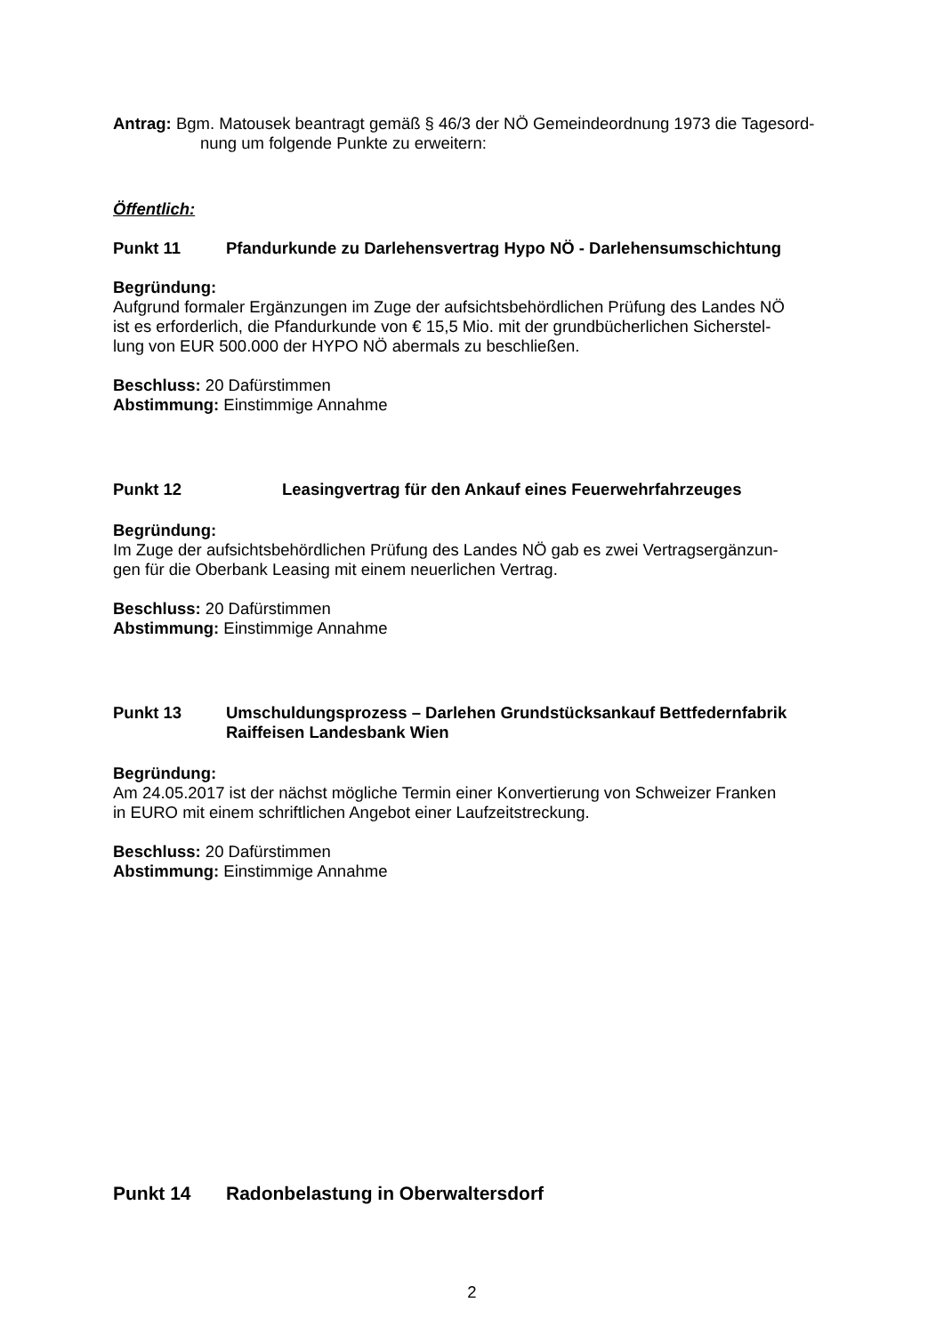Antrag: Bgm. Matousek beantragt gemäß § 46/3 der NÖ Gemeindeordnung 1973 die Tagesord-
nung um folgende Punkte zu erweitern:
Öffentlich:
Punkt 11 Pfandurkunde zu Darlehensvertrag Hypo NÖ - Darlehensumschichtung
Begründung:
Aufgrund formaler Ergänzungen im Zuge der aufsichtsbehördlichen Prüfung des Landes NÖ
ist es erforderlich, die Pfandurkunde von € 15,5 Mio. mit der grundbücherlichen Sicherstel-
lung von EUR 500.000 der HYPO NÖ abermals zu beschließen.
Beschluss: 20 Dafürstimmen
Abstimmung: Einstimmige Annahme
Punkt 12 Leasingvertrag für den Ankauf eines Feuerwehrfahrzeuges
Begründung:
Im Zuge der aufsichtsbehördlichen Prüfung des Landes NÖ gab es zwei Vertragsergänzun-
gen für die Oberbank Leasing mit einem neuerlichen Vertrag.
Beschluss: 20 Dafürstimmen
Abstimmung: Einstimmige Annahme
Punkt 13 Umschuldungsprozess – Darlehen Grundstücksankauf Bettfedernfabrik
Raiffeisen Landesbank Wien
Begründung:
Am 24.05.2017 ist der nächst mögliche Termin einer Konvertierung von Schweizer Franken
in EURO mit einem schriftlichen Angebot einer Laufzeitstreckung.
Beschluss: 20 Dafürstimmen
Abstimmung: Einstimmige Annahme
Punkt 14 Radonbelastung in Oberwaltersdorf
2